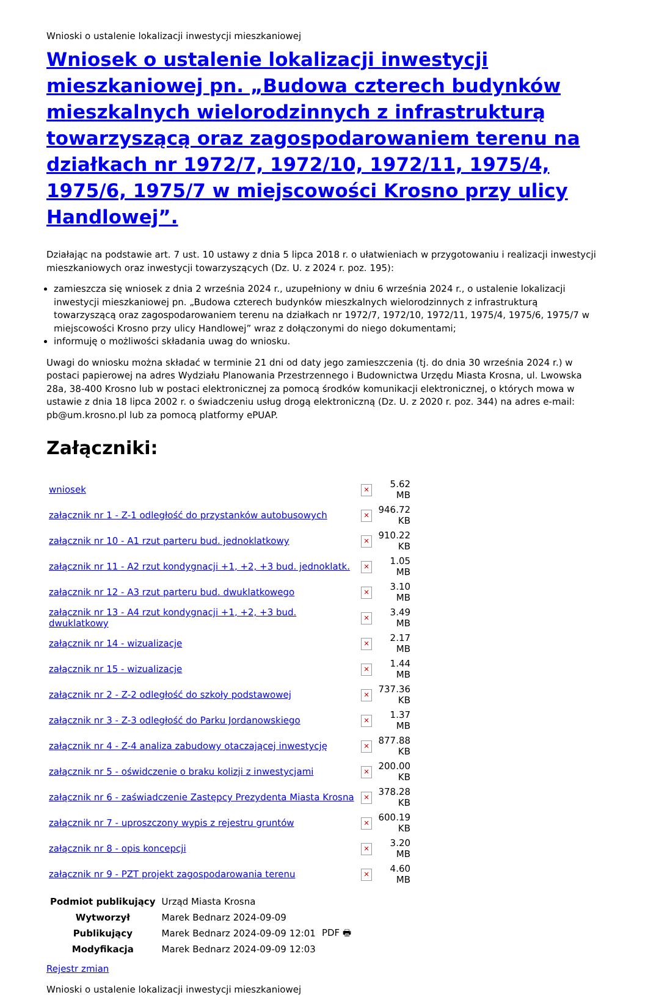Wnioski o ustalenie lokalizacji inwestycji mieszkaniowej
Wniosek o ustalenie lokalizacji inwestycji mieszkaniowej pn. „Budowa czterech budynków mieszkalnych wielorodzinnych z infrastrukturą towarzyszącą oraz zagospodarowaniem terenu na działkach nr 1972/7, 1972/10, 1972/11, 1975/4, 1975/6, 1975/7 w miejscowości Krosno przy ulicy Handlowej”.
Działając na podstawie art. 7 ust. 10 ustawy z dnia 5 lipca 2018 r. o ułatwieniach w przygotowaniu i realizacji inwestycji mieszkaniowych oraz inwestycji towarzyszących (Dz. U. z 2024 r. poz. 195):
zamieszcza się wniosek z dnia 2 września 2024 r., uzupełniony w dniu 6 września 2024 r., o ustalenie lokalizacji inwestycji mieszkaniowej pn. „Budowa czterech budynków mieszkalnych wielorodzinnych z infrastrukturą towarzyszącą oraz zagospodarowaniem terenu na działkach nr 1972/7, 1972/10, 1972/11, 1975/4, 1975/6, 1975/7 w miejscowości Krosno przy ulicy Handlowej” wraz z dołączonymi do niego dokumentami;
informuję o możliwości składania uwag do wniosku.
Uwagi do wniosku można składać w terminie 21 dni od daty jego zamieszczenia (tj. do dnia 30 września 2024 r.) w postaci papierowej na adres Wydziału Planowania Przestrzennego i Budownictwa Urzędu Miasta Krosna, ul. Lwowska 28a, 38-400 Krosno lub w postaci elektronicznej za pomocą środków komunikacji elektronicznej, o których mowa w ustawie z dnia 18 lipca 2002 r. o świadczeniu usług drogą elektroniczną (Dz. U. z 2020 r. poz. 344) na adres e-mail: pb@um.krosno.pl lub za pomocą platformy ePUAP.
Załączniki:
| wniosek | ✕ | 5.62 MB |
| załącznik nr 1 - Z-1 odległość do przystanków autobusowych | ✕ | 946.72 KB |
| załącznik nr 10 - A1 rzut parteru bud. jednoklatkowy | ✕ | 910.22 KB |
| załącznik nr 11 - A2 rzut kondygnacji +1, +2, +3 bud. jednoklatk. | ✕ | 1.05 MB |
| załącznik nr 12 - A3 rzut parteru bud. dwuklatkowego | ✕ | 3.10 MB |
| załącznik nr 13 - A4 rzut kondygnacji +1, +2, +3 bud. dwuklatkowy | ✕ | 3.49 MB |
| załącznik nr 14 - wizualizacje | ✕ | 2.17 MB |
| załącznik nr 15 - wizualizacje | ✕ | 1.44 MB |
| załącznik nr 2 - Z-2 odległość do szkoły podstawowej | ✕ | 737.36 KB |
| załącznik nr 3 - Z-3 odległość do Parku Jordanowskiego | ✕ | 1.37 MB |
| załącznik nr 4 - Z-4 analiza zabudowy otaczającej inwestycję | ✕ | 877.88 KB |
| załącznik nr 5 - oświdczenie o braku kolizji z inwestycjami | ✕ | 200.00 KB |
| załącznik nr 6 - zaświadczenie Zastępcy Prezydenta Miasta Krosna | ✕ | 378.28 KB |
| załącznik nr 7 - uproszczony wypis z rejestru gruntów | ✕ | 600.19 KB |
| załącznik nr 8 - opis koncepcji | ✕ | 3.20 MB |
| załącznik nr 9 - PZT projekt zagospodarowania terenu | ✕ | 4.60 MB |
| Podmiot publikujący | Urząd Miasta Krosna | |
| Wytworzył | Marek Bednarz 2024-09-09 | PDF 🖶 |
| Publikujący | Marek Bednarz 2024-09-09 12:01 | |
| Modyfikacja | Marek Bednarz 2024-09-09 12:03 | |
Rejestr zmian
Wnioski o ustalenie lokalizacji inwestycji mieszkaniowej